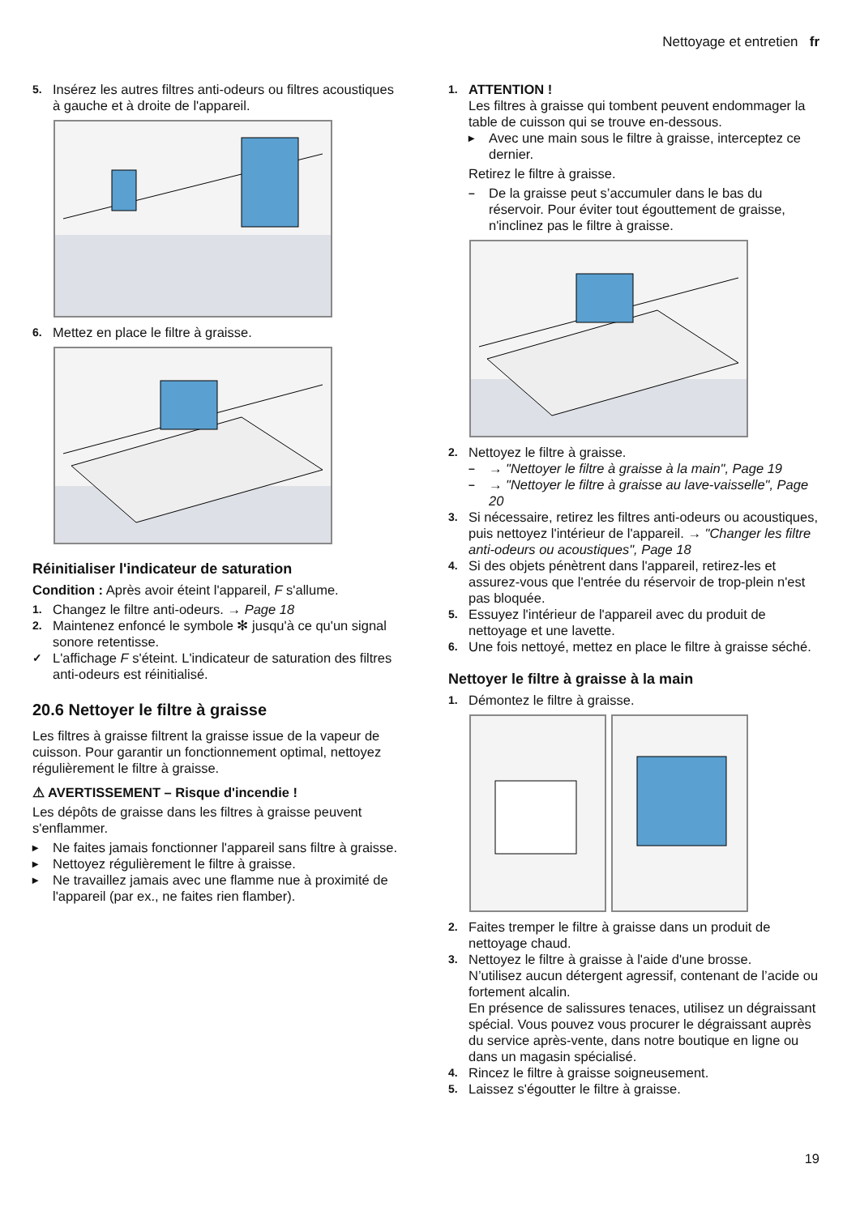Nettoyage et entretien fr
5. Insérez les autres filtres anti-odeurs ou filtres acoustiques à gauche et à droite de l'appareil.
6. Mettez en place le filtre à graisse.
Réinitialiser l'indicateur de saturation
Condition : Après avoir éteint l'appareil, F s'allume.
1. Changez le filtre anti-odeurs. → Page 18
2. Maintenez enfoncé le symbole ✻ jusqu'à ce qu'un signal sonore retentisse.
✓ L'affichage F s'éteint. L'indicateur de saturation des filtres anti-odeurs est réinitialisé.
20.6 Nettoyer le filtre à graisse
Les filtres à graisse filtrent la graisse issue de la vapeur de cuisson. Pour garantir un fonctionnement optimal, nettoyez régulièrement le filtre à graisse.
⚠ AVERTISSEMENT – Risque d'incendie !
Les dépôts de graisse dans les filtres à graisse peuvent s'enflammer.
▸ Ne faites jamais fonctionner l'appareil sans filtre à graisse.
▸ Nettoyez régulièrement le filtre à graisse.
▸ Ne travaillez jamais avec une flamme nue à proximité de l'appareil (par ex., ne faites rien flamber).
1. ATTENTION !
Les filtres à graisse qui tombent peuvent endommager la table de cuisson qui se trouve en-dessous.
▸ Avec une main sous le filtre à graisse, interceptez ce dernier.
Retirez le filtre à graisse.
– De la graisse peut s’accumuler dans le bas du réservoir. Pour éviter tout égouttement de graisse, n'inclinez pas le filtre à graisse.
2. Nettoyez le filtre à graisse.
– → "Nettoyer le filtre à graisse à la main", Page 19
– → "Nettoyer le filtre à graisse au lave-vaisselle", Page 20
3. Si nécessaire, retirez les filtres anti-odeurs ou acoustiques, puis nettoyez l'intérieur de l'appareil. → "Changer les filtre anti-odeurs ou acoustiques", Page 18
4. Si des objets pénètrent dans l'appareil, retirez-les et assurez-vous que l'entrée du réservoir de trop-plein n'est pas bloquée.
5. Essuyez l'intérieur de l'appareil avec du produit de nettoyage et une lavette.
6. Une fois nettoyé, mettez en place le filtre à graisse séché.
Nettoyer le filtre à graisse à la main
1. Démontez le filtre à graisse.
2. Faites tremper le filtre à graisse dans un produit de nettoyage chaud.
3. Nettoyez le filtre à graisse à l'aide d'une brosse.
N’utilisez aucun détergent agressif, contenant de l’acide ou fortement alcalin.
En présence de salissures tenaces, utilisez un dégraissant spécial. Vous pouvez vous procurer le dégraissant auprès du service après-vente, dans notre boutique en ligne ou dans un magasin spécialisé.
4. Rincez le filtre à graisse soigneusement.
5. Laissez s'égoutter le filtre à graisse.
19